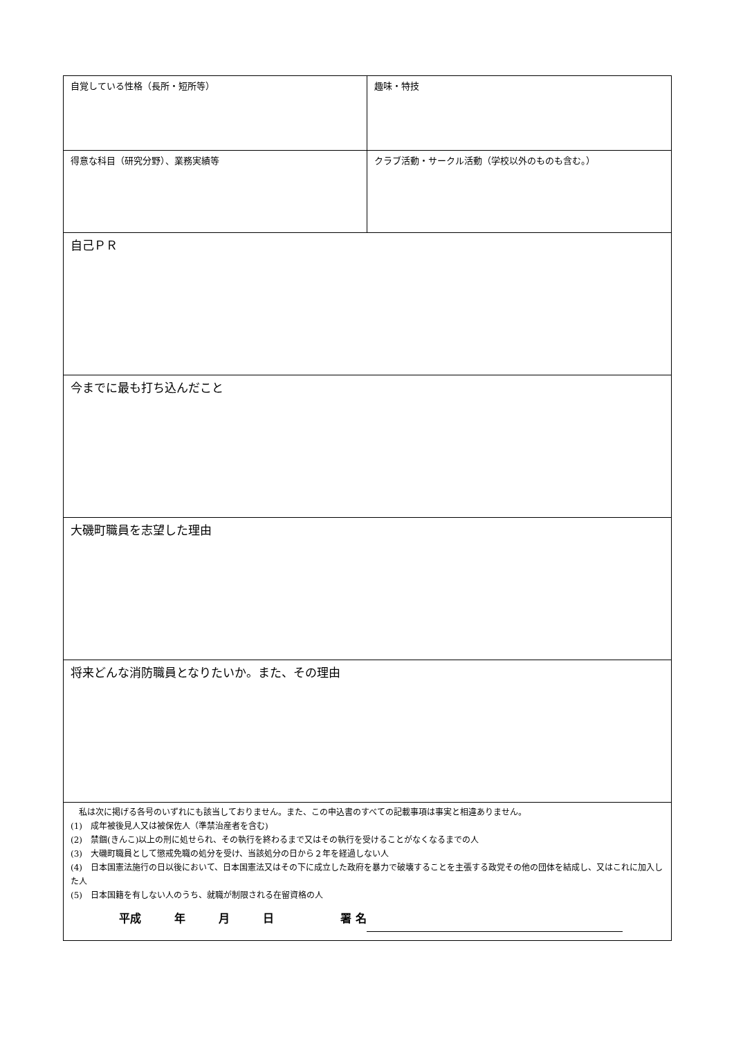| 自覚している性格（長所・短所等） | 趣味・特技 |
| 得意な科目（研究分野）、業務実績等 | クラブ活動・サークル活動（学校以外のものも含む。） |
| 自己ＰＲ | |
| 今までに最も打ち込んだこと | |
| 大磯町職員を志望した理由 | |
| 将来どんな消防職員となりたいか。また、その理由 | |
| 私は次に掲げる各号のいずれにも該当しておりません。また、この申込書のすべての記載事項は事実と相違ありません。 (1) 成年被後見人又は被保佐人（準禁治産者を含む) (2) 禁錮(きんこ)以上の刑に処せられ、その執行を終わるまで又はその執行を受けることがなくなるまでの人 (3) 大磯町職員として懲戒免職の処分を受け、当該処分の日から２年を経過しない人 (4) 日本国憲法施行の日以後において、日本国憲法又はその下に成立した政府を暴力で破壊することを主張する政党その他の団体を結成し、又はこれに加入した人 (5) 日本国籍を有しない人のうち、就職が制限される在留資格の人 平成 年 月 日 署 名 | |